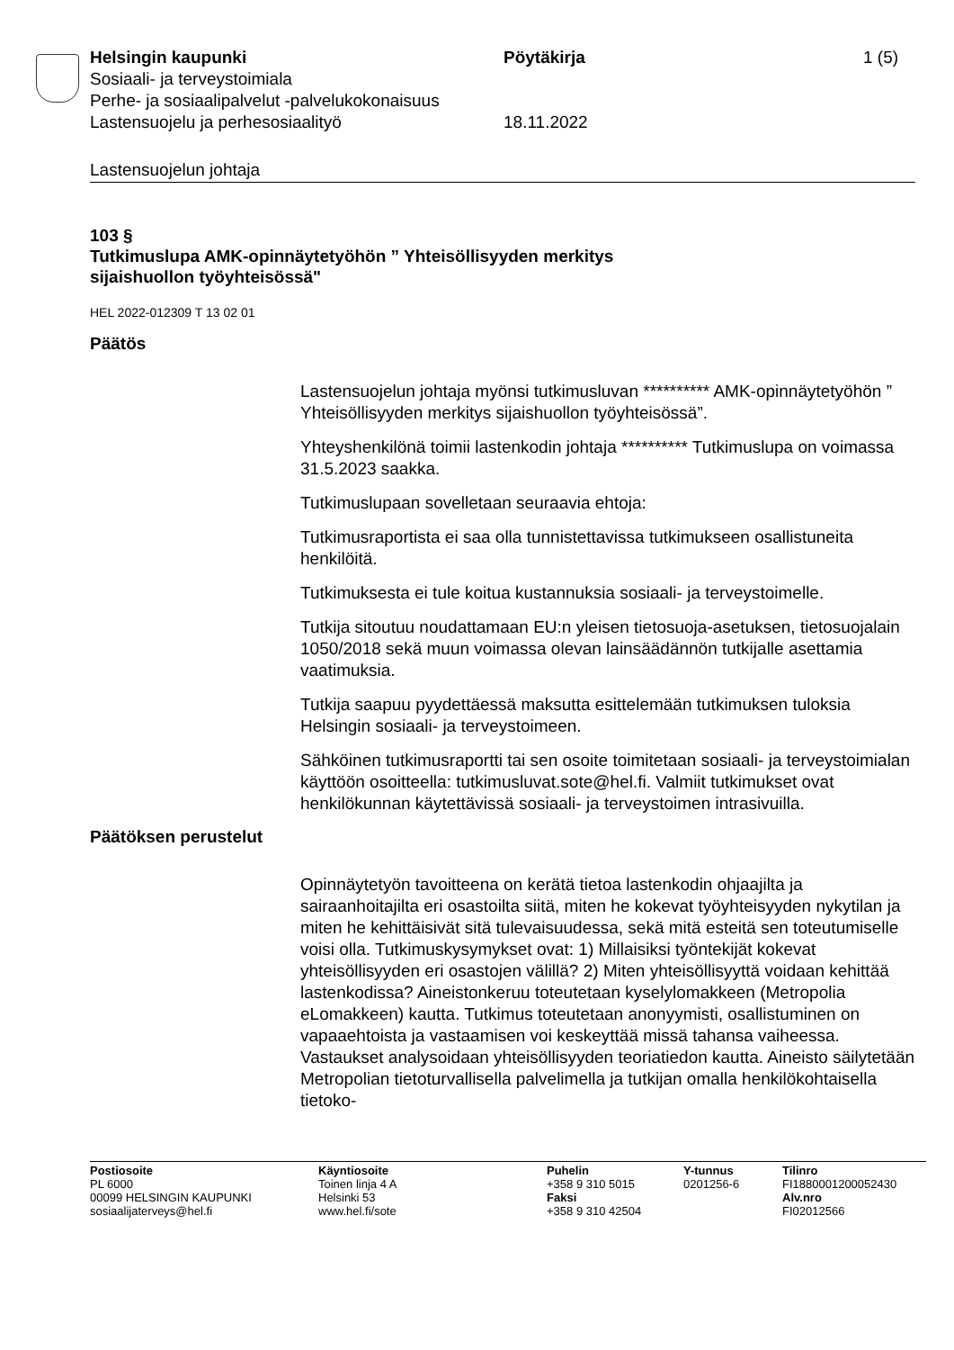Helsingin kaupunki Pöytäkirja 1 (5)
Sosiaali- ja terveystoimiala
Perhe- ja sosiaalipalvelut -palvelukokonaisuus
Lastensuojelu ja perhesosiaalityö 18.11.2022
Lastensuojelun johtaja
103 §
Tutkimuslupa AMK-opinnäytetyöhön ” Yhteisöllisyyden merkitys
sijaishuollon työyhteisössä"
HEL 2022-012309 T 13 02 01
Päätös
Lastensuojelun johtaja myönsi tutkimusluvan ********** AMK-opinnäytetyöhön ” Yhteisöllisyyden merkitys sijaishuollon työyhteisössä”.
Yhteyshenkilönä toimii lastenkodin johtaja ********** Tutkimuslupa on voimassa 31.5.2023 saakka.
Tutkimuslupaan sovelletaan seuraavia ehtoja:
Tutkimusraportista ei saa olla tunnistettavissa tutkimukseen osallistuneita henkilöitä.
Tutkimuksesta ei tule koitua kustannuksia sosiaali- ja terveystoimelle.
Tutkija sitoutuu noudattamaan EU:n yleisen tietosuoja-asetuksen, tietosuojalain 1050/2018 sekä muun voimassa olevan lainsäädännön tutkijalle asettamia vaatimuksia.
Tutkija saapuu pyydettäessä maksutta esittelemään tutkimuksen tuloksia Helsingin sosiaali- ja terveystoimeen.
Sähköinen tutkimusraportti tai sen osoite toimitetaan sosiaali- ja terveystoimialan käyttöön osoitteella: tutkimusluvat.sote@hel.fi. Valmiit tutkimukset ovat henkilökunnan käytettävissä sosiaali- ja terveystoimen intrasivuilla.
Päätöksen perustelut
Opinnäytetyön tavoitteena on kerätä tietoa lastenkodin ohjaajilta ja sairaanhoitajilta eri osastoilta siitä, miten he kokevat työyhteisyyden nykytilan ja miten he kehittäisivät sitä tulevaisuudessa, sekä mitä esteitä sen toteutumiselle voisi olla. Tutkimuskysymykset ovat: 1) Millaisiksi työntekijät kokevat yhteisöllisyyden eri osastojen välillä? 2) Miten yhteisöllisyyttä voidaan kehittää lastenkodissa? Aineistonkeruu toteutetaan kyselylomakkeen (Metropolia eLomakkeen) kautta. Tutkimus toteutetaan anonyymisti, osallistuminen on vapaaehtoista ja vastaamisen voi keskeyttää missä tahansa vaiheessa. Vastaukset analysoidaan yhteisöllisyyden teoriatiedon kautta. Aineisto säilytetään Metropolian tietoturvallisella palvelimella ja tutkijan omalla henkilökohtaisella tietoko-
Postiosoite
PL 6000
00099 HELSINGIN KAUPUNKI
sosiaalijaterveys@hel.fi
Käyntiosoite
Toinen linja 4 A
Helsinki 53
www.hel.fi/sote
Puhelin
+358 9 310 5015
Faksi
+358 9 310 42504
Y-tunnus
0201256-6
Tilinro
FI1880001200052430
Alv.nro
FI02012566